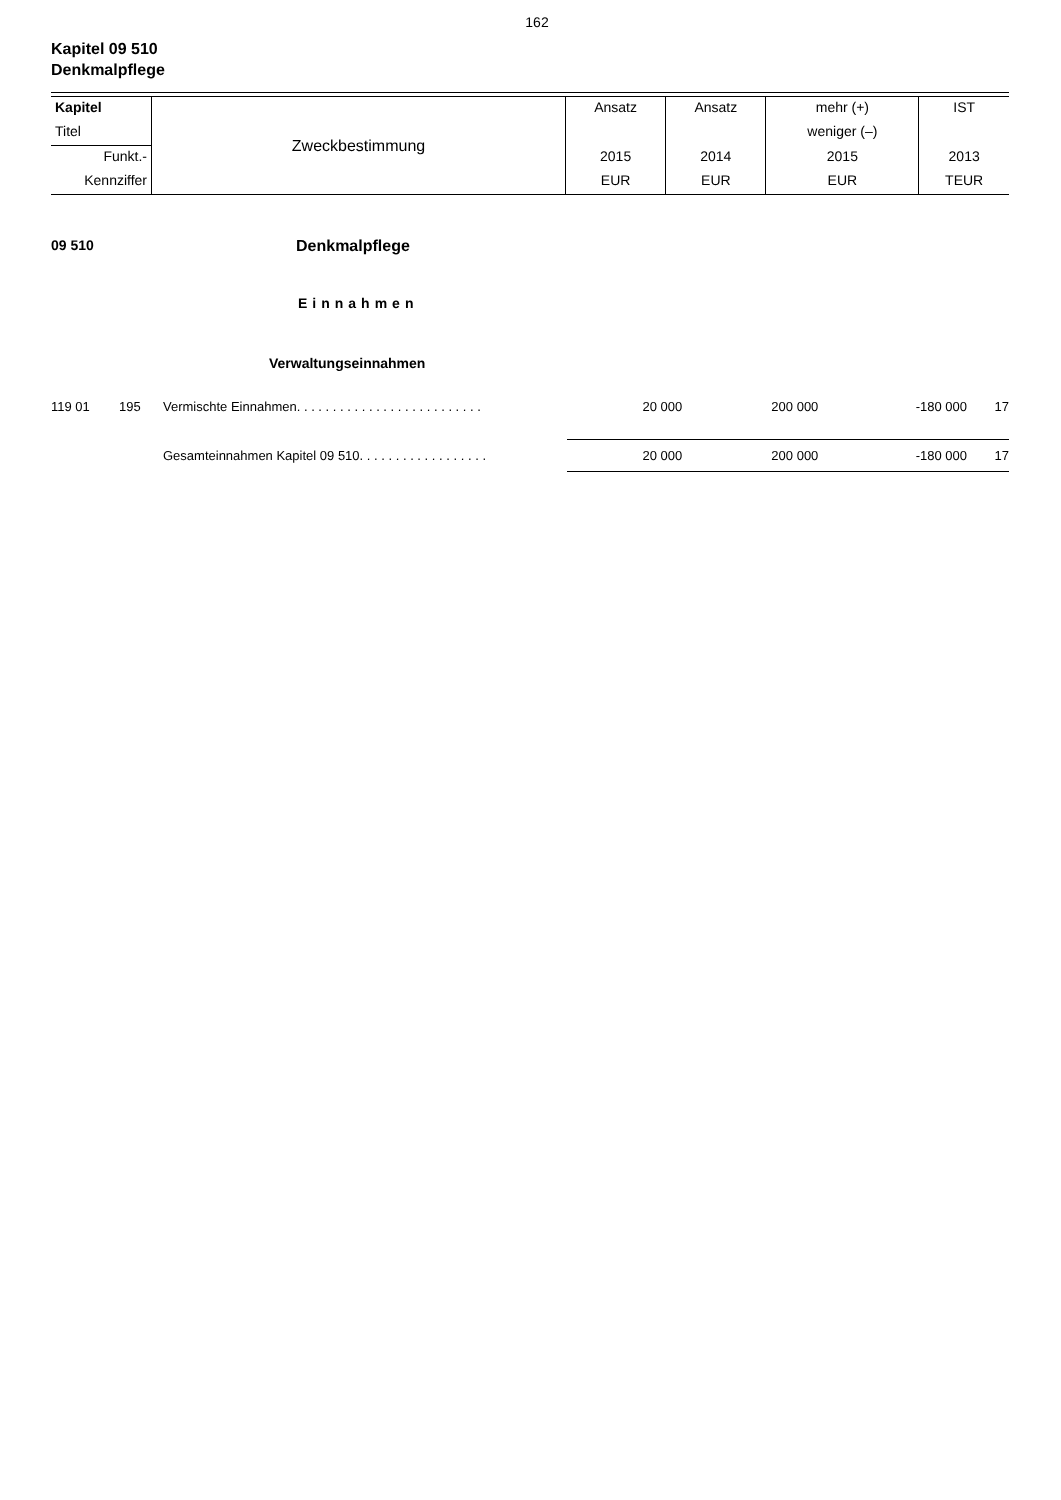162
Kapitel 09 510
Denkmalpflege
| Kapitel | Zweckbestimmung | Ansatz | Ansatz | mehr (+) | IST |
| Titel | | | | weniger (–) | |
| Funkt.- | | 2015 | 2014 | 2015 | 2013 |
| Kennziffer | | EUR | EUR | EUR | TEUR |
09 510 Denkmalpflege
Einnahmen
Verwaltungseinnahmen
| 119 01 | 195 | Vermischte Einnahmen. . . . . . . . . . . . . . . . . . . . . . . . . . | 20 000 | 200 000 | -180 000 | 17 |
| | | Gesamteinnahmen Kapitel 09 510. . . . . . . . . . . . . . . . . . | 20 000 | 200 000 | -180 000 | 17 |